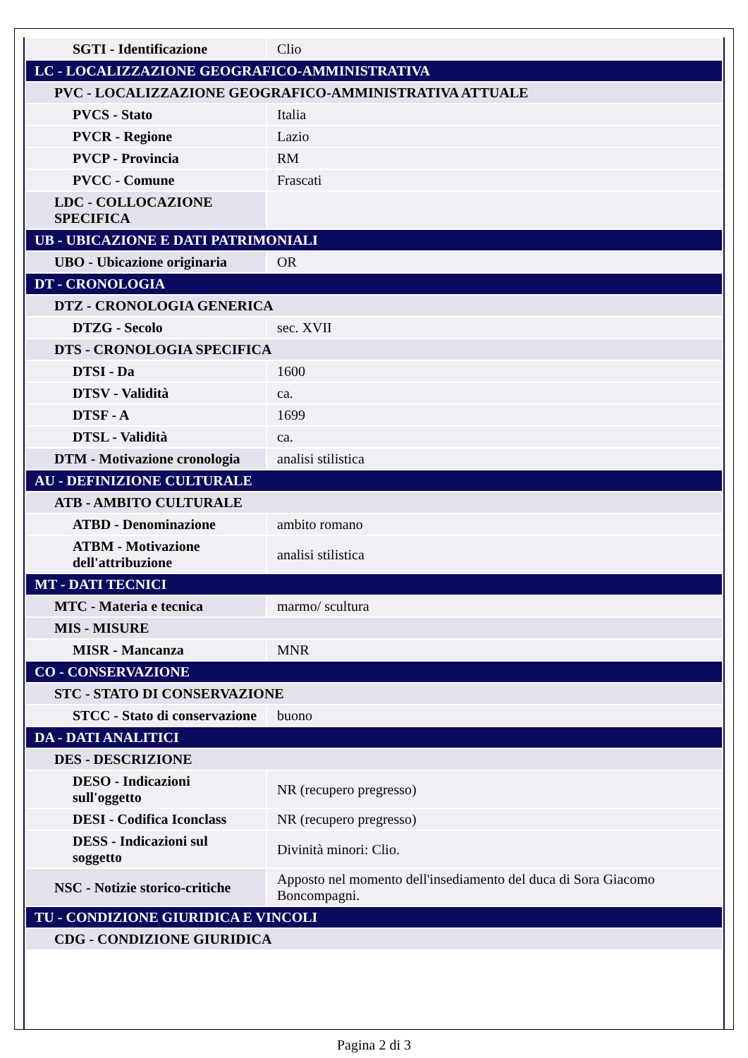| SGTI - Identificazione | Clio |
| LC - LOCALIZZAZIONE GEOGRAFICO-AMMINISTRATIVA | |
| PVC - LOCALIZZAZIONE GEOGRAFICO-AMMINISTRATIVA ATTUALE | |
| PVCS - Stato | Italia |
| PVCR - Regione | Lazio |
| PVCP - Provincia | RM |
| PVCC - Comune | Frascati |
| LDC - COLLOCAZIONE SPECIFICA | |
| UB - UBICAZIONE E DATI PATRIMONIALI | |
| UBO - Ubicazione originaria | OR |
| DT - CRONOLOGIA | |
| DTZ - CRONOLOGIA GENERICA | |
| DTZG - Secolo | sec. XVII |
| DTS - CRONOLOGIA SPECIFICA | |
| DTSI - Da | 1600 |
| DTSV - Validità | ca. |
| DTSF - A | 1699 |
| DTSL - Validità | ca. |
| DTM - Motivazione cronologia | analisi stilistica |
| AU - DEFINIZIONE CULTURALE | |
| ATB - AMBITO CULTURALE | |
| ATBD - Denominazione | ambito romano |
| ATBM - Motivazione dell'attribuzione | analisi stilistica |
| MT - DATI TECNICI | |
| MTC - Materia e tecnica | marmo/ scultura |
| MIS - MISURE | |
| MISR - Mancanza | MNR |
| CO - CONSERVAZIONE | |
| STC - STATO DI CONSERVAZIONE | |
| STCC - Stato di conservazione | buono |
| DA - DATI ANALITICI | |
| DES - DESCRIZIONE | |
| DESO - Indicazioni sull'oggetto | NR (recupero pregresso) |
| DESI - Codifica Iconclass | NR (recupero pregresso) |
| DESS - Indicazioni sul soggetto | Divinità minori: Clio. |
| NSC - Notizie storico-critiche | Apposto nel momento dell'insediamento del duca di Sora Giacomo Boncompagni. |
| TU - CONDIZIONE GIURIDICA E VINCOLI | |
| CDG - CONDIZIONE GIURIDICA | |
Pagina 2 di 3